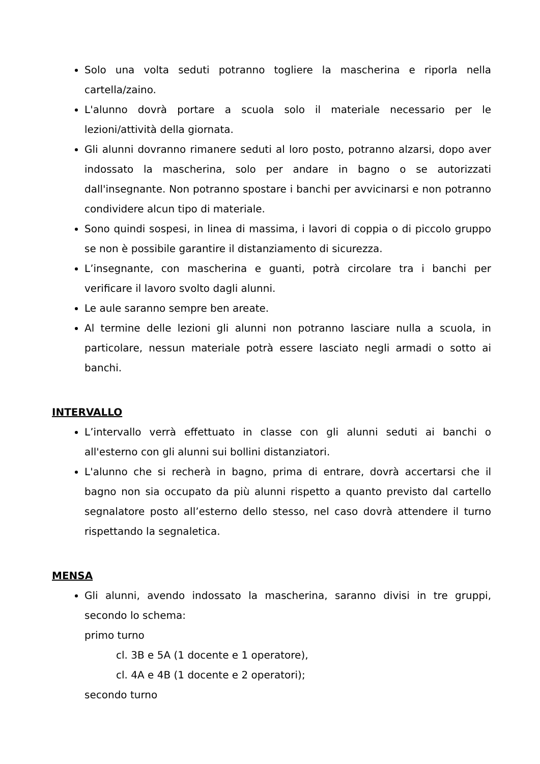Solo una volta seduti potranno togliere la mascherina e riporla nella cartella/zaino.
L'alunno dovrà portare a scuola solo il materiale necessario per le lezioni/attività della giornata.
Gli alunni dovranno rimanere seduti al loro posto, potranno alzarsi, dopo aver indossato la mascherina, solo per andare in bagno o se autorizzati dall'insegnante. Non potranno spostare i banchi per avvicinarsi e non potranno condividere alcun tipo di materiale.
Sono quindi sospesi, in linea di massima, i lavori di coppia o di piccolo gruppo se non è possibile garantire il distanziamento di sicurezza.
L’insegnante, con mascherina e guanti, potrà circolare tra i banchi per verificare il lavoro svolto dagli alunni.
Le aule saranno sempre ben areate.
Al termine delle lezioni gli alunni non potranno lasciare nulla a scuola, in particolare, nessun materiale potrà essere lasciato negli armadi o sotto ai banchi.
INTERVALLO
L’intervallo verrà effettuato in classe con gli alunni seduti ai banchi o all'esterno con gli alunni sui bollini distanziatori.
L'alunno che si recherà in bagno, prima di entrare, dovrà accertarsi che il bagno non sia occupato da più alunni rispetto a quanto previsto dal cartello segnalatore posto all’esterno dello stesso, nel caso dovrà attendere il turno rispettando la segnaletica.
MENSA
Gli alunni, avendo indossato la mascherina, saranno divisi in tre gruppi, secondo lo schema:
primo turno
cl. 3B e 5A (1 docente e 1 operatore),
cl. 4A e 4B (1 docente e 2 operatori);
secondo turno